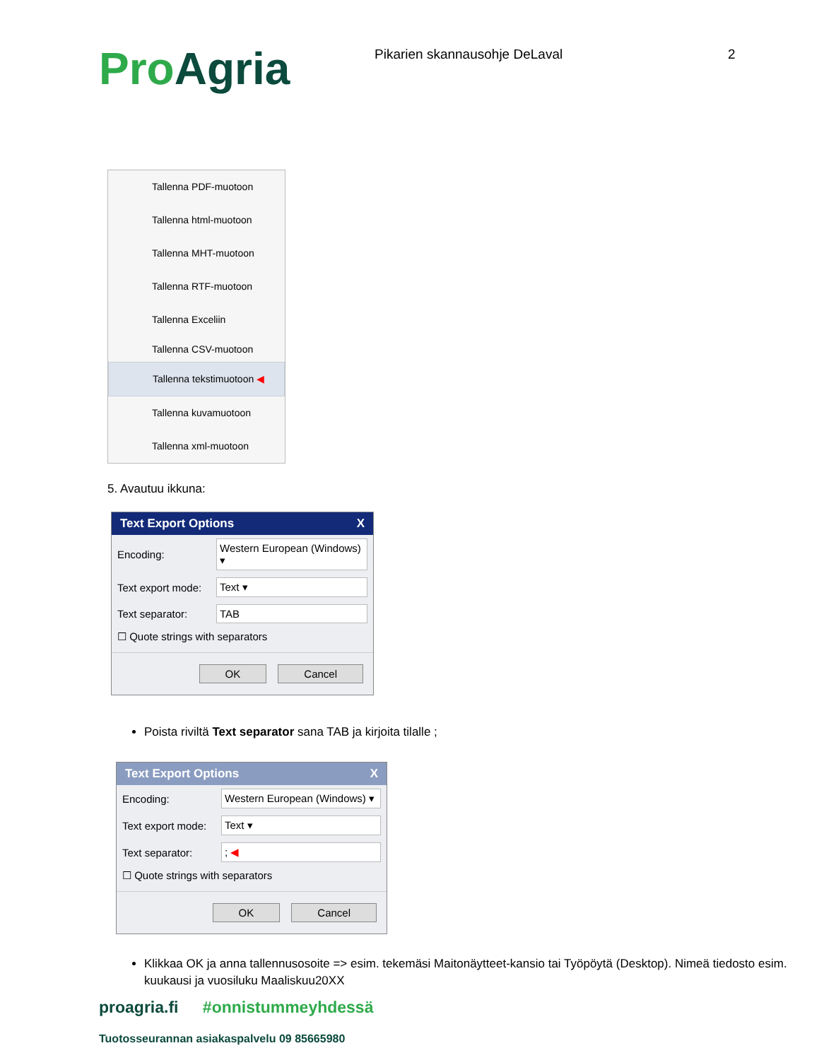Pro Agria
Pikarien skannausohje DeLaval 2
Tallenna PDF-muotoon
Tallenna html-muotoon
Tallenna MHT-muotoon
Tallenna RTF-muotoon
Tallenna Exceliin
Tallenna CSV-muotoon
Tallenna tekstimuotoon ◀
Tallenna kuvamuotoon
Tallenna xml-muotoon
5. Avautuu ikkuna:
Text Export Options X
Encoding: Western European (Windows) ▾
Text export mode: Text ▾
Text separator: TAB
☐ Quote strings with separators
OK Cancel
Poista riviltä Text separator sana TAB ja kirjoita tilalle ;
Text Export Options X
Encoding: Western European (Windows) ▾
Text export mode: Text ▾
Text separator:; ◀
☐ Quote strings with separators
OK Cancel
Klikkaa OK ja anna tallennusosoite => esim. tekemäsi Maitonäytteet-kansio tai Työpöytä (Desktop). Nimeä tiedosto esim. kuukausi ja vuosiluku Maaliskuu20XX
proagria.fi #onnistummeyhdessä
Tuotosseurannan asiakaspalvelu 09 85665980